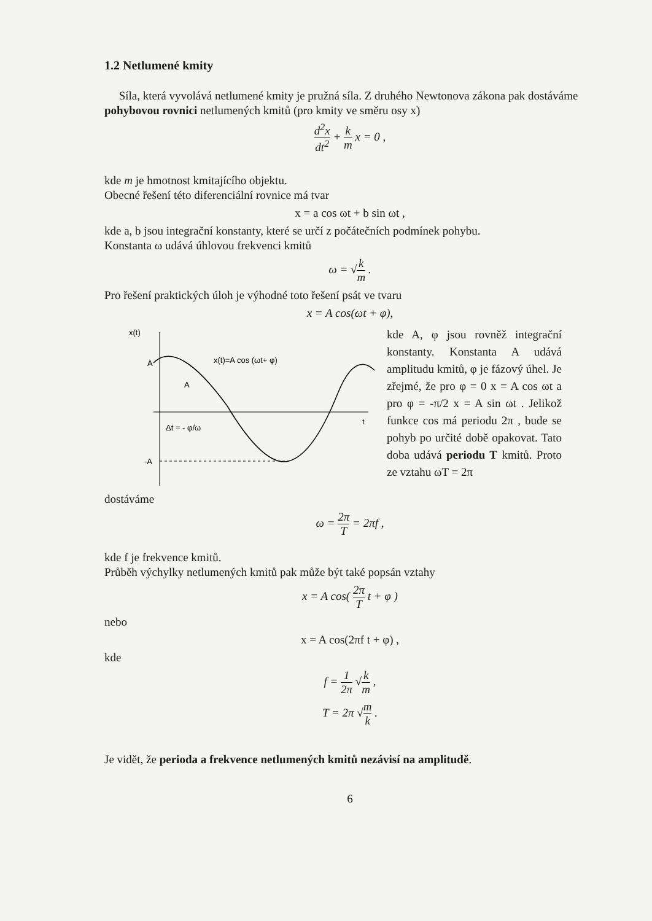1.2 Netlumené kmity
Síla, která vyvolává netlumené kmity je pružná síla. Z druhého Newtonova zákona pak dostáváme pohybovou rovnici netlumených kmitů (pro kmity ve směru osy x)
d<sup>2</sup>x dt<sup>2</sup> + k m x = 0 ,
kde m je hmotnost kmitajícího objektu.
Obecné řešení této diferenciální rovnice má tvar
x = a cos ωt + b sin ωt ,
kde a, b jsou integrační konstanty, které se určí z počátečních podmínek pohybu.
Konstanta ω udává úhlovou frekvenci kmitů
ω = √k m .
Pro řešení praktických úloh je výhodné toto řešení psát ve tvaru
x = A cos(ωt + φ),
x(t)
A
A
-A
x(t)=A cos (ωt+ φ)
t
Δt = - φ/ω
kde A, φ jsou rovněž integrační konstanty. Konstanta A udává amplitudu kmitů, φ je fázový úhel. Je zřejmé, že pro φ = 0 x = A cos ωt a pro φ = -π/2 x = A sin ωt . Jelikož funkce cos má periodu 2π , bude se pohyb po určité době opakovat. Tato doba udává periodu T kmitů. Proto ze vztahu ωT = 2π
dostáváme
ω = 2π T = 2πf ,
kde f je frekvence kmitů.
Průběh výchylky netlumených kmitů pak může být také popsán vztahy
x = A cos( 2π T t + φ )
nebo
x = A cos(2πf t + φ) ,
kde
f = 1 2π √k m ,
T = 2π √m k .
Je vidět, že perioda a frekvence netlumených kmitů nezávisí na amplitudě.
6